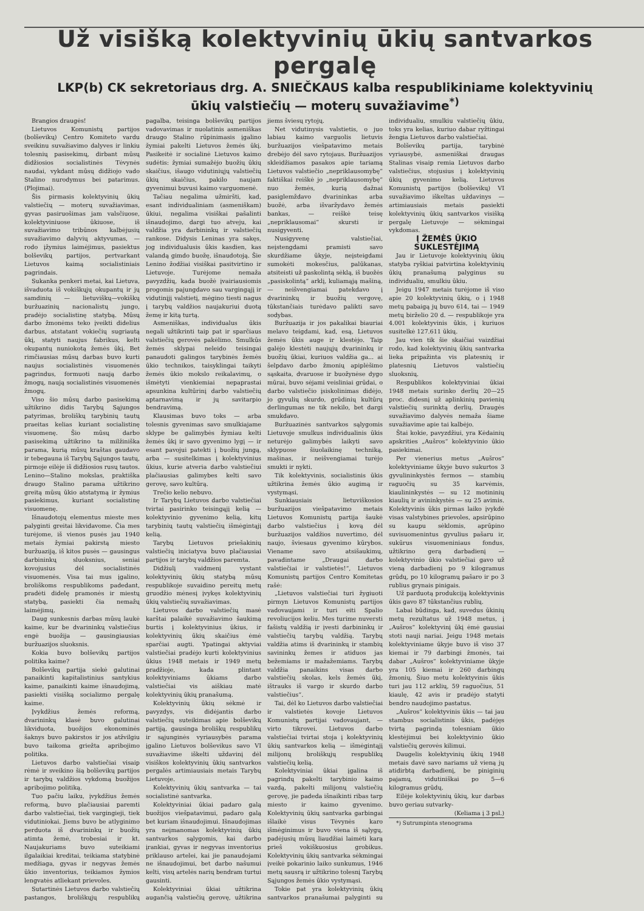Už visišką kolektyvinių ūkių santvarkos pergalę
LKP(b) CK sekretoriaus drg. A. SNIEČKAUS kalba respublikiniame kolektyvinių
ūkių valstiečių — moterų suvažiavime<sup>*)</sup>
Brangios draugės!
Lietuvos Komunistų partijos (bolševikų) Centro Komiteto vardu sveikinu suvažiavimo dalyves ir linkiu tolesnių pasisekimų, dirbant mūsų didžiosios socialistinės Tėvynės naudai, vykdant mūsų didžiojo vado Stalino nurodymus bei patarimus. (Plojimai).
Šis pirmasis kolektyvinių ūkių valstiečių — moterų suvažiavimas, gyvas pasiruošimas jam valsčiuose, kolektyviniuose ūkiuose, iš suvažiavimo tribūnos kalbėjusių suvažiavimo dalyvių aktyvumas, — rodo įžymius laimėjimus, pasiektus bolševikų partijos, pertvarkant Lietuvos kaimą socialistiniais pagrindais.
Sukanka penkeri metai, kai Lietuva, išvaduota iš vokiškųjų okupantų ir jų samdinių — lietuviškų—vokiškų buržuazinių nacionalistų jungo, pradėjo socialistinę statybą. Mūsų darbo žmonėms teko įveikti didelius darbus, atstatant vokiečių sugriautą ūkį, statyti naujus fabrikus, kelti okupantų nuniokotą žemės ūkį. Bet rimčiausias mūsų darbas buvo kurti naujus socialistinės visuomenės pagrindus, formuoti naują darbo žmogų, naują socialistinės visuomenės žmogų.
Viso šio mūsų darbo pasisekimą užtikrino didis Tarybų Sąjungos patyrimas, broliškų tarybinių tautų praeitas kelias kuriant socialistinę visuomenę. Šio mūsų darbo pasisekimą užtikrino ta milžiniška parama, kurią mūsų kraštas gaudavo ir tebegauna iš Tarybų Sąjungos tautų, pirmoje eilėje iš didžiosios rusų tautos. Lenino—Stalino mokslas, praktiška draugo Stalino parama užtikrino greitą mūsų ūkio atstatymą ir žymius pasiekimus, kuriant socialistinę visuomenę.
Išnaudotojų elementus mieste mes palyginti greitai likvidavome. Čia mes turėjome, iš vienos pusės jau 1940 metais žymiai pakirstą miesto buržuaziją, iš kitos pusės — gausingus darbininkų sluoksnius, seniai kovojusius dėl socialistinės visuomenės. Visa tai mus įgalino, broliškoms respublikoms padedant, pradėti didelę pramonės ir miestų statybą, pasiekti čia nemažų laimėjimų.
Daug sunkesnis darbas mūsų laukė kaime, kur be dvarininkų valstiečius engė buožija — gausingiausias buržuazijos sluoksnis.
Kokia buvo bolševikų partijos politika kaime?
Bolševikų partija siekė galutinai panaikinti kapitalistinius santykius kaime, panaikinti kaime išnaudojimą, pasiekti visišką socializmo pergalę kaime.
Įvykdžius žemės reformą, dvarininkų klasė buvo galutinai likviduota, buožijos ekonominės šaknys buvo pakirstos ir jos atžvilgiu buvo taikoma griežta apribojimo politika.
Lietuvos darbo valstiečiai visaip rėmė ir sveikino šią bolševikų partijos ir tarybų valdžios vykdomą buožijos apribojimo politiką.
Tuo pačiu laiku, įvykdžius žemės reformą, buvo plačiausiai paremti darbo valstiečiai, tiek vargingieji, tiek vidutiniokai. Jiems buvo be atlyginimo perduota iš dvarininkų ir buožių atimta žemė, trobesiai ir kt. Naujakuriams buvo suteikiami ilgalaikiai kreditai, teikiama statybinė medžiaga, gyvas ir negyvas žemės ūkio inventorius, teikiamos žymios lengvatės atliekant prievoles.
Sutartinės Lietuvos darbo valstiečių pastangos, broliškųjų respublikų pagalba, teisinga bolševikų partijos vadovavimas ir nuolatinis asmeniškas draugo Stalino rūpinimasis įgalino žymiai pakelti Lietuvos žemės ūkį. Pasikeitė ir socialinė Lietuvos kaimo sudėtis: žymiai sumažėjo buožių ūkių skaičius, išaugo vidutiniųjų valstiečių ūkių skaičius, pakilo naujam gyvenimui buvusi kaimo varguomenė.
Tačiau negalima užmiršti, kad, esant individualiniam (asmeniškam) ūkiui, negalima visiškai pašalinti išnaudojimo, dargi tuo atveju, kai valdžia yra darbininkų ir valstiečių rankose. Didysis Leninas yra sakęs, jog individualusis ūkis kasdien, kas valandą gimdo buožę, išnaudotoją. Šie Lenino žodžiai visiškai pasitvirtino ir Lietuvoje. Turėjome nemaža pavyzdžių, kada buožė įvairiausiomis progomis pajungdavo sau vargingąjį ir vidutinįjį valstietį, mėgino tiesti nagus į tarybų valdžios naujakuriui duotą žemę ir kitą turtą.
Asmeniškas, individualus ūkis negali užtikrinti taip pat ir sparčiaus valstiečių gerovės pakėlimo. Smulkūs žemės sklypai neleido teisingai panaudoti galingos tarybinės žemės ūkio technikos, taisyklingai taikyti žemės ūkio mokslo reikalavimų, o išmėtyti vienkiemiai nepaprastai apsunkina kultūrinį darbo valstiečių aptarnavimą ir jų savitarpio bendravimą.
Klausimas buvo toks — arba tolesnis gyvenimas savo smulkiajame sklype be galimybės žymiau kelti žemės ūkį ir savo gyvenimo lygį — ir esant pavojui patekti į buožių jungą, arba — susitelkimas į kolektyvinius ūkius, kurie atveria darbo valstiečiui plačiausias galimybes kelti savo gerovę, savo kultūrą.
Trečio kelio nebuvo.
Ir Tarybų Lietuvos darbo valstiečiai tvirtai pasirinko teisingąjį kelią — kolektyvinio gyvenimo kelią, kitų tarybinių tautų valstiečių išmėgintąjį kelią.
Tarybų Lietuvos priešakinių valstiečių iniciatyva buvo plačiausiai partijos ir tarybų valdžios paremta.
Didžiulį vaidmenį vystant kolektyvinių ūkių statybą mūsų respublikoje suvaidino pereitų metų gruodžio mėnesį įvykęs kolektyvinių ūkių valstiečių suvažiavimas.
Lietuvos darbo valstiečių masė karštai palaikė suvažiavimo šaukimą burtis į kolektyvinius ūkius, ir kolektyvinių ūkių skaičius ėmė sparčiai augti. Ypatingai aktyviai valstiečiai pradėjo kurti kolektyvinius ūkius 1948 metais ir 1949 metų pradžioje, kada plintant kolektyviniams ūkiams darbo valstiečiai vis aiškiau matė kolektyvinių ūkių pranašumą.
Kolektyvinių ūkių sėkmė ir pavyzdys, vis didėjantis darbo valstiečių suteikimas apie bolševikų partiją, gausinga broliškų respublikų ir sąjunginės vyriausybės parama įgalino Lietuvos bolševikus savo VI suvažiavime iškelti uždavinį dėl visiškos kolektyvinių ūkių santvarkos pergalės artimiausiais metais Tarybų Lietuvoje.
Kolektyvinių ūkių santvarka — tai socialistinė santvarka.
Kolektyviniai ūkiai padaro galą buožijos viešpatavimui, padaro galą bet kuriam išnaudojimui. Išnaudojimas yra neįmanomas kolektyvinių ūkių santvarkos sąlygomis, kai darbo įrankiai, gyvas ir negyvas inventorius priklauso artelei, kai jie panaudojami ne išnaudojimui, bet darbo našumui kelti, visų artelės narių bendram turtui gausinti.
Kolektyviniai ūkiai užtikrina augančią valstiečių gerovę, užtikrina jiems šviesų rytojų.
Net vidutinysis valstietis, o juo labiau kaimo varguolis lietuvis buržuazijos viešpatavimo metais drebėjo dėl savo rytojaus. Buržuazijos skleidžiamos pasakos apie tariamą Lietuvos valstiečio „nepriklausomybę“ faktiškai reiškė jo „nepriklausomybę“ nuo žemės, kurią dažnai pasiglemždavo dvarininkas arba buožė, arba išvaržydavo žemės bankas, — reiškė teisę „nepriklausomai“ skursti ir nusigyventi.
Nusigyvenę valstiečiai, neįstengdami pramisti savo skurdžiame ūkyje, neįsteigdami sumokėti mokesčius, palūkanas, atsiteisti už paskolintą sėklą, iš buožės „pasiskolintą“ arklį, kuliamąją mašiną, — neišvengiamai patekdavo į dvarininkų ir buožių vergovę, tūkstančiais turėdavo palikti savo sodybas.
Buržuazija ir jos pakalikai biauriai melavo teigdami, kad, esą, Lietuvos žemės ūkis auge ir klestėjo. Taip galėjo klestėti naujųjų dvarininkų ir buožių ūkiai, kuriuos valdžia ga... ai šelpdavo darbo žmonių apiplėšimo sąskaita, dvaruose ir buožynėse dygo mūrai, buvo sėjami veisliniai grūdai, o darbo valstiečio įsiskolinimas didėjo, jo gyvulių skurdo, grūdinių kultūrų derlingumas ne tik nekilo, bet dargi smukdavo.
Buržuazinės santvarkos sąlygomis Lietuvoje smulkus individualinis ūkis neturėjo galimybės laikyti savo sklypuose šiuolaikinę techniką, mašinas, ir neišvengiamai turėjo smukti ir nykti.
Tik kolektyvinis, socialistinis ūkis užtikrina žemės ūkio augimą ir vystymąsi.
Sunkiausiais lietuviškosios buržuazijos viešpatavimo metais Lietuvos Komunistų partija šaukė darbo valstiečius į kovą dėl buržuazijos valdžios nuvertimo, dėl naujo, šviesaus gyvenimo kūrybos. Viename savo atsišaukimų, pavadintame „Draugai darbo valstiečiai ir valstietės!“, Lietuvos Komunistų partijos Centro Komitetas rašė:
„Lietuvos valstiečiai turi žygiuoti pirmyn Lietuvos Komunistų partijos vadovaujami ir turi eiti Spalio revoliucijos keliu. Mes turime nuversti fašistų valdžią ir įvesti darbininkų ir valstiečių tarybų valdžią. Tarybų valdžia atims iš dvarininkų ir stambių savininkų žemes ir atiduos jas bežemiams ir mažažemiams. Tarybų valdžia panaikins visas darbo valstiečių skolas, kels žemės ūkį, ištrauks iš vargo ir skurdo darbo valstiečius“.
Tai, dėl ko Lietuvos darbo valstiečiai ir valstietės kovoje Lietuvos Komunistų partijai vadovaujant, — virto tikrovei. Lietuvos darbo valstiečiai tvirtai stoja į kolektyvinių ūkių santvarkos kelią — išmėgintąjį milijonų broliškųjų respublikų valstiečių kelią.
Kolektyviniai ūkiai įgalina iš pagrindų pakelti tarybinio kaimo vazdą, pakelti milijonų valstiečių gerovę, jie padeda išnaikinti ribas tarp miesto ir kaimo gyvenimo. Kolektyvinių ūkių santvarka garbingai išlaikė visus Tėvynės karo išmėginimus ir buvo viena iš sąlygų, padėjusių mūsų liaudžiai laimėti karą prieš vokiškuosius grobikus. Kolektyvinių ūkių santvarka sėkmingai įveikė pokarinio laiko sunkumus, 1946 metų sausrą ir užtikrino tolesnį Tarybų Sąjungos žemės ūkio vystymąsi.
Tokie pat yra kolektyvinių ūkių santvarkos pranašumai palyginti su individualiu, smulkiu valstiečių ūkiu, toks yra kelias, kuriuo dabar ryžtingai žengia Lietuvos darbo valstiečiai.
Bolševikų partija, tarybinė vyriausybė, asmeniškai draugas Stalinas visaip remia Lietuvos darbo valstiečius, stojusius į kolektyvinių ūkių gyvenimo kelią. Lietuvos Komunistų partijos (bolševikų) VI suvažiavimo iškeltas uždavinys — artimiausiais metais pasiekti kolektyvinių ūkių santvarkos visišką pergalę Lietuvoje — sėkmingai vykdomas.
Į ŽEMĖS ŪKIO SUKLESTĖJIMĄ
Jau ir Lietuvoje kolektyvinių ūkių statyba ryškiai patvirtina kolektyvinių ūkių pranašumą palyginus su individualiu, smulkiu ūkiu.
Jeigu 1947 metais turėjome iš viso apie 20 kolektyvinių ūkių, o į 1948 metų pabaigą jų buvo 614, tai — 1949 metų birželio 20 d. — respublikoje yra 4.001 kolektyvinis ūkis, į kuriuos susitelkė 127.611 ūkių.
Jau vien tik šie skaičiai vaizdžiai rodo, kad kolektyvinių ūkių santvarka lieka pripažinta vis platesnių ir platesnių Lietuvos valstiečių sluoksnių.
Respublikos kolektyviniai ūkiai 1948 metais surinko derlių 20—25 proc. didesnį už aplinkinių pavienių valstiečių surinktą derlių. Draugės suvažiavimo dalyvės nemaža šiame suvažiavime apie tai kalbėjo.
Štai kokie, pavyzdžiui, yra Kėdainių apskrities „Aušros“ kolektyvinio ūkio pasiekimai.
Per vienerius metus „Aušros“ kolektyviniame ūkyje buvo sukurtos 3 gyvulininkystės fermos — stambių raguočių su 35 karvėmis, kiaulininkystės — su 12 motininių kiaulių ir avininkystės — su 25 avimis. Kolektyvinis ūkis pirmas laiko įvykdė visas valstybines prievoles, apsirūpino su kaupu sėklomis, aprūpino suvisuomenintus gyvulius pašaru ir, sukūrus visuomeniniaus fondus, užtikrino gerą darbadienį — kolektyvinio ūkio valstiečiai gavo už vieną darbadienį po 9 kilogramus grūdų, po 10 kilogramų pašaro ir po 3 rublius grynais pinigais.
Už parduotą produkciją kolektyvinis ūkis gavo 87 tūkstančius rublių.
Labai būdinga, kad, suvedus ūkinių metų rezultatus už 1948 metus, į „Aušros“ kolektyvinį ūkį ėmė gausiai stoti nauji nariai. Jeigu 1948 metais kolektyviniame ūkyje buvo iš viso 37 kiemai ir 79 darbingi žmonės, tai dabar „Aušros“ kolektyviniame ūkyje yra 105 kiemai ir 260 darbingų žmonių. Šiuo metu kolektyvinis ūkis turi jau 112 arklių, 59 raguočius, 51 kiaulę, 42 avis ir pradėjo statyti bendro naudojimo pastatus.
„Aušros“ kolektyvinis ūkis — tai jau stambus socialistinis ūkis, padėjęs tvirtą pagrindą tolesniam ūkio klestėjimui bei kolektyvinio ūkio valstiečių gerovės kilimui.
Daugelis kolektyvinių ūkių 1948 metais davė savo nariams už vieną jų atidirbtą darbadienį, be piniginių pajamų, vidutiniškai po 5—6 kilogramus grūdų.
Eilėje kolektyvinių ūkių, kur darbas buvo geriau sutvarky-
(Keliama į 3 psl.)
*) Sutrumpinta stenograma